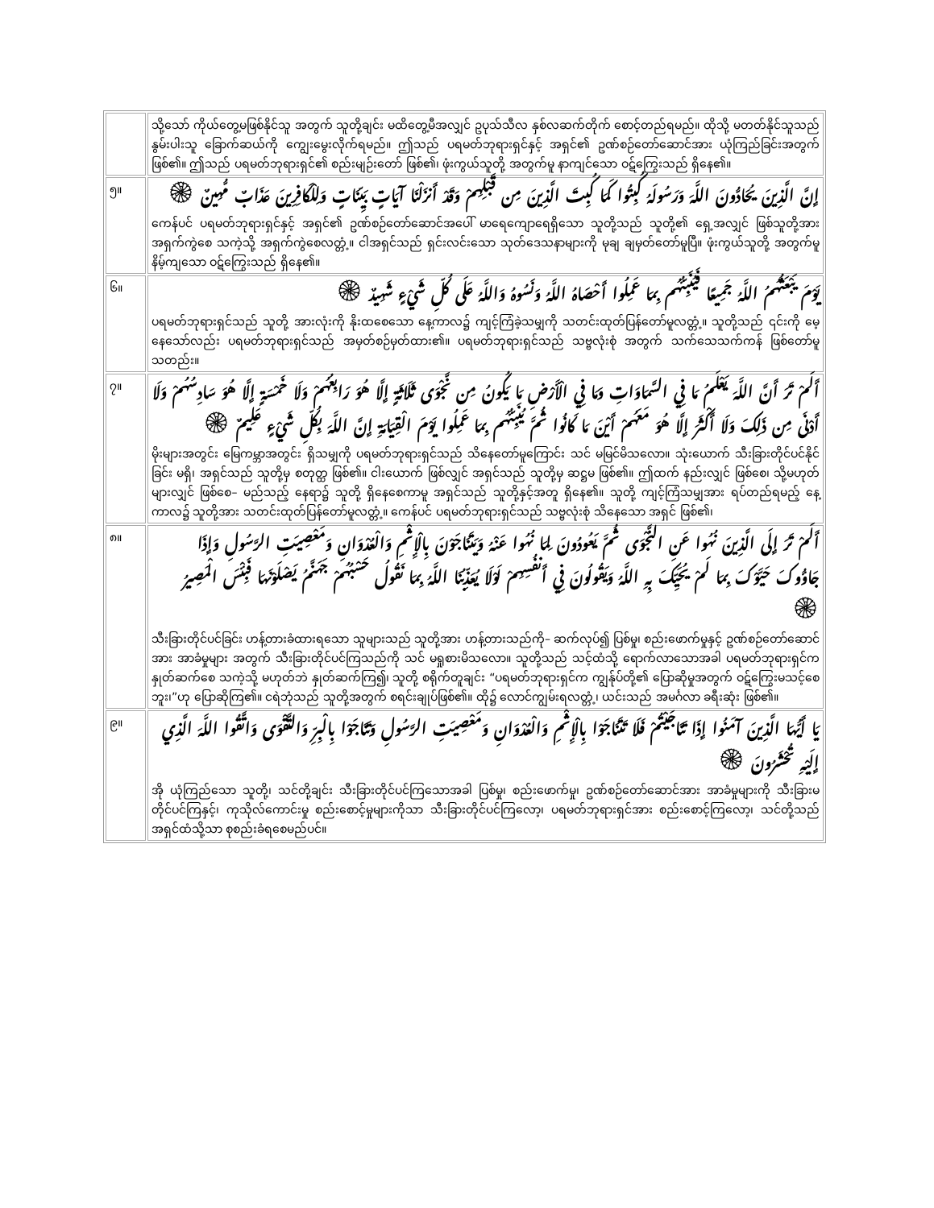| | သို့သော် ကိုယ်တွေ့မဖြစ်နိုင်သူ အတွက် သူတို့ချင်း မထိတွေ့မီအလျှင် ဥပုသ်သီလ နှစ်လဆက်တိုက် စောင့်တည်ရမည်။ ထိုသို့ မတတ်နိုင်သူသည် နွမ်းပါးသူ ခြောက်ဆယ်ကို ကျွေးမွေးလိုက်ရမည်။ ဤသည် ပရမတ်ဘုရားရှင်နှင့် အရှင်၏ ဥဏ်စဉ်တော်ဆောင်အား ယုံကြည်ခြင်းအတွက် ဖြစ်၏။ ဤသည် ပရမတ်ဘုရားရှင်၏ စည်းမျဉ်းတော် ဖြစ်၏၊ ဖုံးကွယ်သူတို့ အတွက်မူ နာကျင်သော ဝဋ်ကြွေးသည် ရှိနေ၏။ |
| ၅။ | إِنَّ الَّذِينَ يُحَادُّونَ اللَّهَ وَرَسُولَهُ كُبِتُوا كَمَا كُبِتَ الَّذِينَ مِن قَبْلِهِمْ وَقَدْ أَنزَلْنَا آيَاتٍ بَيِّنَاتٍ وَلِلْكَافِرِينَ عَذَابٌ مُّهِينٌ ۞ ကေန်ပင် ပရမတ်ဘုရားရှင်နှင့် အရှင်၏ ဥဏ်စဉ်တော်ဆောင်အပေါ် မာရေကျောရေရှိသော သူတို့သည် သူတို့၏ ရှေ့အလျှင် ဖြစ်သူတို့အား အရှက်ကွဲစေ သကဲ့သို့ အရှက်ကွဲစေလတ္တံ့။ ငါအရှင်သည် ရှင်းလင်းသော သုတ်ဒေသနာများကို မုချ ချမှတ်တော်မူပြီ။ ဖုံးကွယ်သူတို့ အတွက်မူ နိမ့်ကျသော ဝဋ်ကြွေးသည် ရှိနေ၏။ |
| ၆။ | يَوْمَ يَبْعَثُهُمُ اللَّهُ جَمِيعًا فَيُنَبِّئُهُم بِمَا عَمِلُوا أَحْصَاهُ اللَّهُ وَنَسُوهُ وَاللَّهُ عَلَى كُلِّ شَيْءٍ شَهِيدٌ ۞ ပရမတ်ဘုရားရှင်သည် သူတို့ အားလုံးကို နိုးထစေသော နေ့ကာလ၌ ကျင့်ကြံခဲ့သမျှကို သတင်းထုတ်ပြန်တော်မူလတ္တံ့။ သူတို့သည် ၎င်းကို မေ့နေသော်လည်း ပရမတ်ဘုရားရှင်သည် အမှတ်စဉ်မှတ်ထား၏။ ပရမတ်ဘုရားရှင်သည် သဗ္ဗလုံးစုံ အတွက် သက်သေသက်ကန် ဖြစ်တော်မူသတည်း။ |
| ၇။ | أَلَمْ تَرَ أَنَّ اللَّهَ يَعْلَمُ مَا فِي السَّمَاوَاتِ وَمَا فِي الْأَرْضِ مَا يَكُونُ مِن نَّجْوَى ثَلَاثَةٍ إِلَّا هُوَ رَابِعُهُمْ وَلَا خَمْسَةٍ إِلَّا هُوَ سَادِسُهُمْ وَلَا أَدْنَى مِن ذَلِكَ وَلَا أَكْثَرَ إِلَّا هُوَ مَعَهُمْ أَيْنَ مَا كَانُوا ثُمَّ يُنَبِّئُهُم بِمَا عَمِلُوا يَوْمَ الْقِيَامَةِ إِنَّ اللَّهَ بِكُلِّ شَيْءٍ عَلِيمٌ ۞ မိုးများအတွင်း မြေကမ္ဘာအတွင်း ရှိသမျှကို ပရမတ်ဘုရားရှင်သည် သိနေတော်မူကြောင်း သင် မမြင်မိသလော။ သုံးယောက် သီးခြားတိုင်ပင်နိုင်ခြင်း မရှိ၊ အရှင်သည် သူတို့မှ စတုတ္ထ ဖြစ်၏။ ငါးယောက် ဖြစ်လျှင် အရှင်သည် သူတို့မှ ဆဋ္ဌမ ဖြစ်၏။ ဤထက် နည်းလျှင် ဖြစ်စေ၊ သို့မဟုတ် များလျှင် ဖြစ်စေ– မည်သည့် နေရာ၌ သူတို့ ရှိနေစေကာမူ အရှင်သည် သူတို့နှင့်အတူ ရှိနေ၏။ သူတို့ ကျင့်ကြံသမျှအား ရပ်တည်ရမည့် နေ့ကာလ၌ သူတို့အား သတင်းထုတ်ပြန်တော်မူလတ္တံ့။ ကေန်ပင် ပရမတ်ဘုရားရှင်သည် သဗ္ဗလုံးစုံ သိနေသော အရှင် ဖြစ်၏၊ |
| ၈။ | أَلَمْ تَرَ إِلَى الَّذِينَ نُهُوا عَنِ النَّجْوَى ثُمَّ يَعُودُونَ لِمَا نُهُوا عَنْهُ وَيَتَنَاجَوْنَ بِالْإِثْمِ وَالْعُدْوَانِ وَمَعْصِيَتِ الرَّسُولِ وَإِذَا جَاؤُوكَ حَيَّوْكَ بِمَا لَمْ يُحَيِّكَ بِهِ اللَّهُ وَيَقُولُونَ فِي أَنفُسِهِمْ لَوْلَا يُعَذِّبُنَا اللَّهُ بِمَا نَقُولُ حَسْبُهُمْ جَهَنَّمُ يَصْلَوْنَهَا فَبِئْسَ الْمَصِيرُ ۞ သီးခြားတိုင်ပင်ခြင်း ဟန့်တားခံထားရသော သူများသည် သူတို့အား ဟန့်တားသည်ကို– ဆက်လုပ်၍ ပြစ်မှု၊ စည်းဖောက်မှုနှင့် ဥဏ်စဉ်တော်ဆောင်အား အာခံမှုများ အတွက် သီးခြားတိုင်ပင်ကြသည်ကို သင် မရှုစားမိသလော။ သူတို့သည် သင့်ထံသို့ ရောက်လာသောအခါ ပရမတ်ဘုရားရှင်က နှုတ်ဆက်စေ သကဲ့သို့ မဟုတ်ဘဲ နှုတ်ဆက်ကြ၍၊ သူတို့ စရိုက်တူချင်း “ပရမတ်ဘုရားရှင်က ကျွန်ုပ်တို့၏ ပြောဆိုမှုအတွက် ဝဋ်ကြွေးမသင့်စေဘူး၊”ဟု ပြောဆိုကြ၏။ ငရဲဘုံသည် သူတို့အတွက် စရင်းချုပ်ဖြစ်၏။ ထို၌ လောင်ကျွမ်းရလတ္တံ့၊ ယင်းသည် အမင်္ဂလာ ခရီးဆုံး ဖြစ်၏။ |
| ၉။ | يَا أَيُّهَا الَّذِينَ آمَنُوا إِذَا تَنَاجَيْتُمْ فَلَا تَتَنَاجَوْا بِالْإِثْمِ وَالْعُدْوَانِ وَمَعْصِيَتِ الرَّسُولِ وَتَنَاجَوْا بِالْبِرِّ وَالتَّقْوَى وَاتَّقُوا اللَّهَ الَّذِي إِلَيْهِ تُحْشَرُونَ ۞ အို ယုံကြည်သော သူတို့၊ သင်တို့ချင်း သီးခြားတိုင်ပင်ကြသောအခါ ပြစ်မှု၊ စည်းဖောက်မှု၊ ဥဏ်စဉ်တော်ဆောင်အား အာခံမှုများကို သီးခြားမတိုင်ပင်ကြနှင့်၊ ကုသိုလ်ကောင်းမှု စည်းစောင့်မှုများကိုသာ သီးခြားတိုင်ပင်ကြလော့၊ ပရမတ်ဘုရားရှင်အား စည်းစောင့်ကြလော့၊ သင်တို့သည် အရှင်ထံသို့သာ စုစည်းခံရစေမည်ပင်။ |